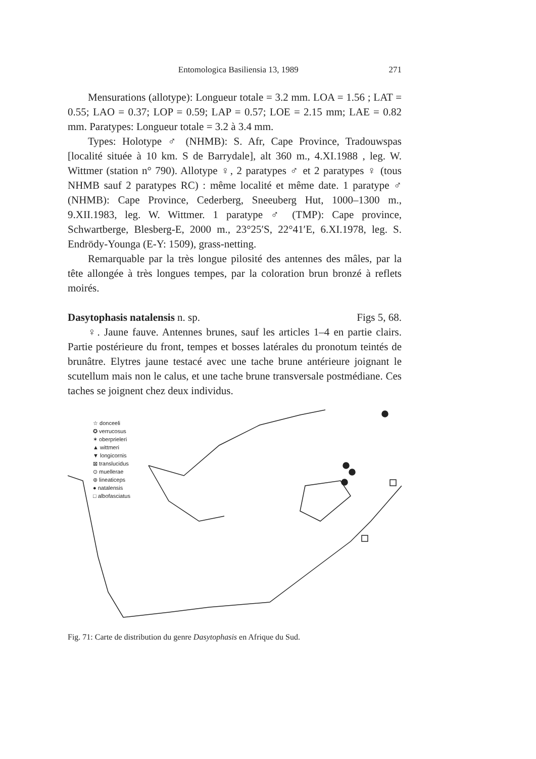Entomologica Basiliensia 13, 1989 271
Mensurations (allotype): Longueur totale = 3.2 mm. LOA = 1.56 ; LAT = 0.55; LAO = 0.37; LOP = 0.59; LAP = 0.57; LOE = 2.15 mm; LAE = 0.82 mm. Paratypes: Longueur totale = 3.2 à 3.4 mm.
Types: Holotype ♂ (NHMB): S. Afr, Cape Province, Tradouwspas [localité située à 10 km. S de Barrydale], alt 360 m., 4.XI.1988 , leg. W. Wittmer (station n° 790). Allotype ♀, 2 paratypes ♂ et 2 paratypes ♀ (tous NHMB sauf 2 paratypes RC) : même localité et même date. 1 paratype ♂ (NHMB): Cape Province, Cederberg, Sneeuberg Hut, 1000–1300 m., 9.XII.1983, leg. W. Wittmer. 1 paratype ♂ (TMP): Cape province, Schwartberge, Blesberg-E, 2000 m., 23°25′S, 22°41′E, 6.XI.1978, leg. S. Endrödy-Younga (E-Y: 1509), grass-netting.
Remarquable par la très longue pilosité des antennes des mâles, par la tête allongée à très longues tempes, par la coloration brun bronzé à reflets moirés.
Dasytophasis natalensis n. sp. Figs 5, 68.
♀. Jaune fauve. Antennes brunes, sauf les articles 1–4 en partie clairs. Partie postérieure du front, tempes et bosses latérales du pronotum teintés de brunâtre. Elytres jaune testacé avec une tache brune antérieure joignant le scutellum mais non le calus, et une tache brune transversale postmédiane. Ces taches se joignent chez deux individus.
☆ donceeli
✪ verrucosus
✶ oberprieleri
▲ wittmeri
▼ longicornis
⊠ translucidus
⊙ muellerae
⊛ lineaticeps
● natalensis
□ albofasciatus
Fig. 71: Carte de distribution du genre Dasytophasis en Afrique du Sud.